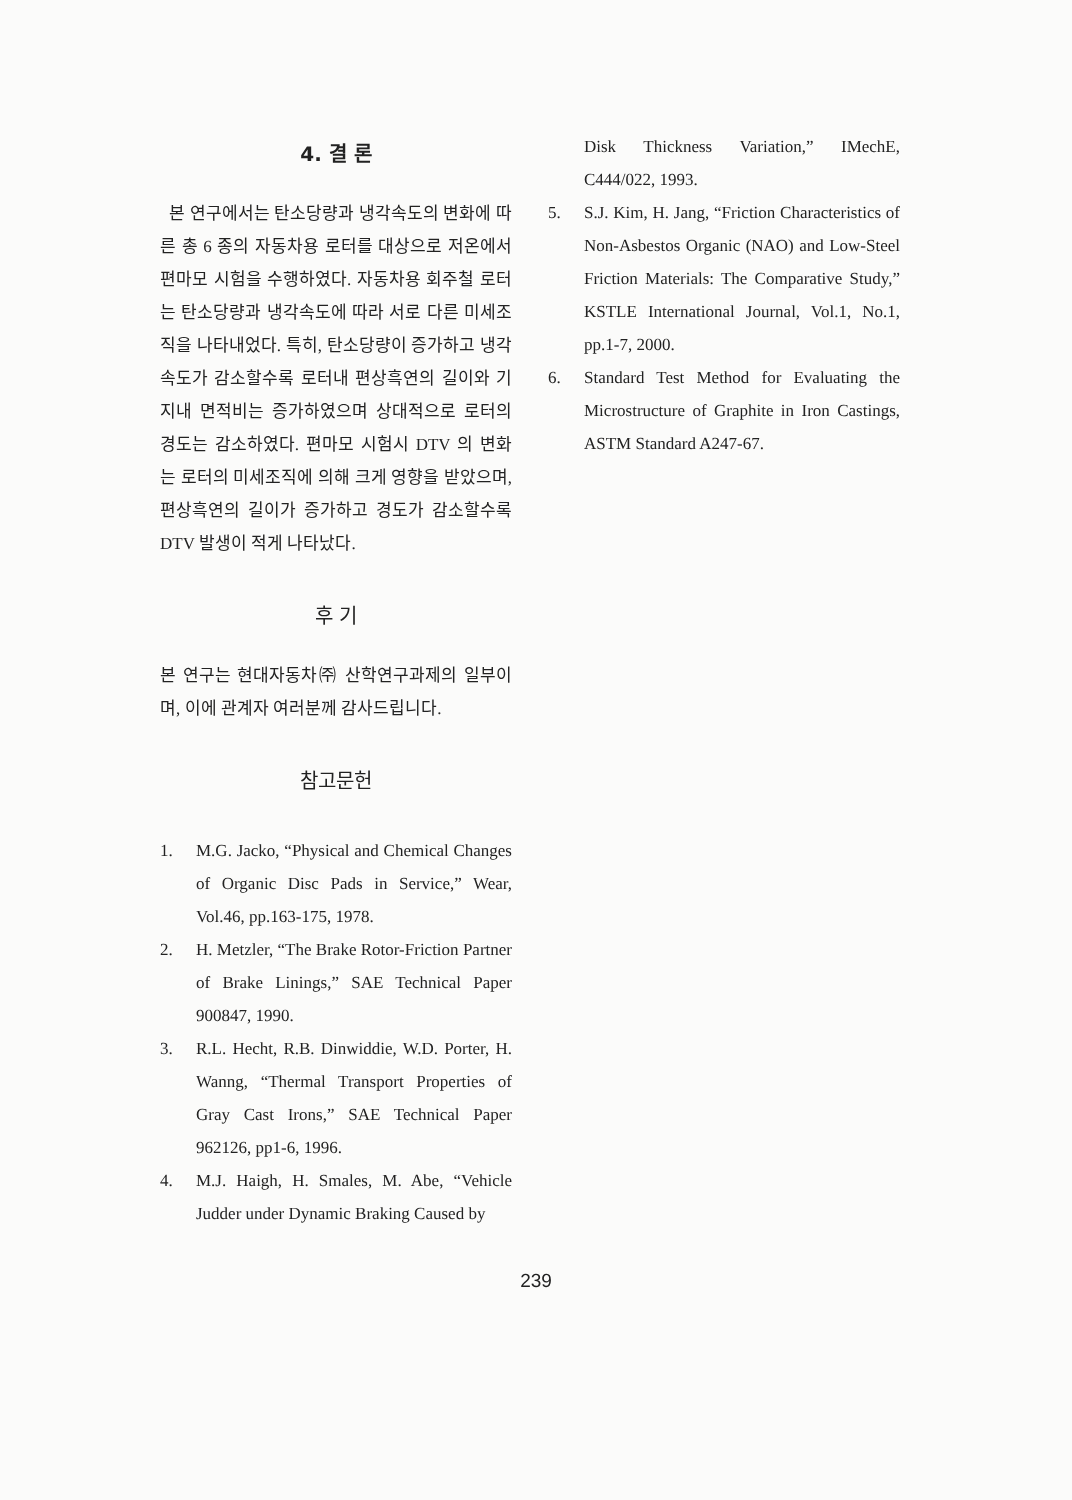4. 결 론
본 연구에서는 탄소당량과 냉각속도의 변화에 따른 총 6 종의 자동차용 로터를 대상으로 저온에서 편마모 시험을 수행하였다. 자동차용 회주철 로터는 탄소당량과 냉각속도에 따라 서로 다른 미세조직을 나타내었다. 특히, 탄소당량이 증가하고 냉각속도가 감소할수록 로터내 편상흑연의 길이와 기지내 면적비는 증가하였으며 상대적으로 로터의 경도는 감소하였다. 편마모 시험시 DTV 의 변화는 로터의 미세조직에 의해 크게 영향을 받았으며, 편상흑연의 길이가 증가하고 경도가 감소할수록 DTV 발생이 적게 나타났다.
후 기
본 연구는 현대자동차㈜ 산학연구과제의 일부이며, 이에 관계자 여러분께 감사드립니다.
참고문헌
1. M.G. Jacko, “Physical and Chemical Changes of Organic Disc Pads in Service,” Wear, Vol.46, pp.163-175, 1978.
2. H. Metzler, “The Brake Rotor-Friction Partner of Brake Linings,” SAE Technical Paper 900847, 1990.
3. R.L. Hecht, R.B. Dinwiddie, W.D. Porter, H. Wanng, “Thermal Transport Properties of Gray Cast Irons,” SAE Technical Paper 962126, pp1-6, 1996.
4. M.J. Haigh, H. Smales, M. Abe, “Vehicle Judder under Dynamic Braking Caused by
Disk Thickness Variation,” IMechE, C444/022, 1993.
5. S.J. Kim, H. Jang, “Friction Characteristics of Non-Asbestos Organic (NAO) and Low-Steel Friction Materials: The Comparative Study,” KSTLE International Journal, Vol.1, No.1, pp.1-7, 2000.
6. Standard Test Method for Evaluating the Microstructure of Graphite in Iron Castings, ASTM Standard A247-67.
239